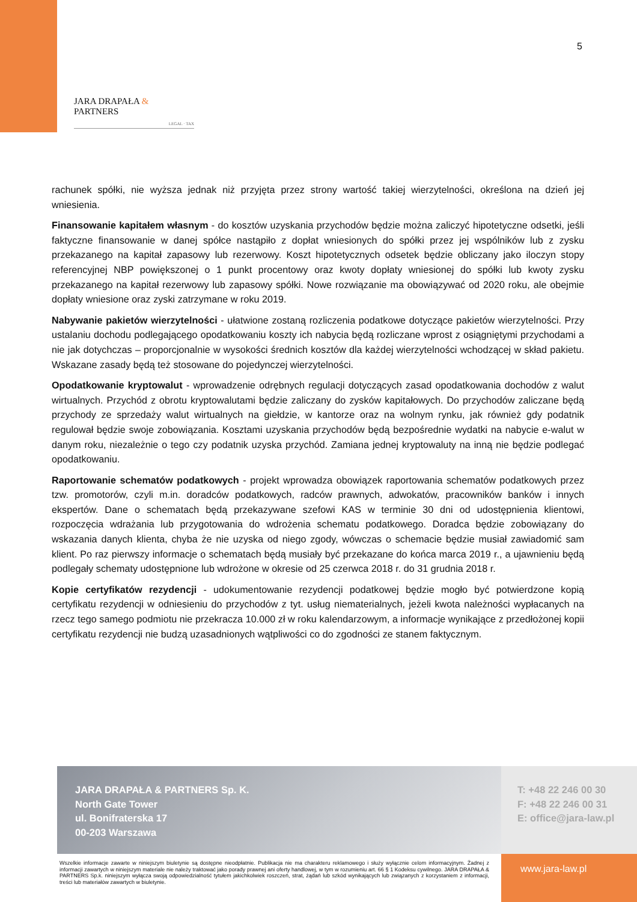5
JARA DRAPAŁA & PARTNERS
LEGAL · TAX
rachunek spółki, nie wyższa jednak niż przyjęta przez strony wartość takiej wierzytelności, określona na dzień jej wniesienia.
Finansowanie kapitałem własnym - do kosztów uzyskania przychodów będzie można zaliczyć hipotetyczne odsetki, jeśli faktyczne finansowanie w danej spółce nastąpiło z dopłat wniesionych do spółki przez jej wspólników lub z zysku przekazanego na kapitał zapasowy lub rezerwowy. Koszt hipotetycznych odsetek będzie obliczany jako iloczyn stopy referencyjnej NBP powiększonej o 1 punkt procentowy oraz kwoty dopłaty wniesionej do spółki lub kwoty zysku przekazanego na kapitał rezerwowy lub zapasowy spółki. Nowe rozwiązanie ma obowiązywać od 2020 roku, ale obejmie dopłaty wniesione oraz zyski zatrzymane w roku 2019.
Nabywanie pakietów wierzytelności - ułatwione zostaną rozliczenia podatkowe dotyczące pakietów wierzytelności. Przy ustalaniu dochodu podlegającego opodatkowaniu koszty ich nabycia będą rozliczane wprost z osiągniętymi przychodami a nie jak dotychczas – proporcjonalnie w wysokości średnich kosztów dla każdej wierzytelności wchodzącej w skład pakietu. Wskazane zasady będą też stosowane do pojedynczej wierzytelności.
Opodatkowanie kryptowalut - wprowadzenie odrębnych regulacji dotyczących zasad opodatkowania dochodów z walut wirtualnych. Przychód z obrotu kryptowalutami będzie zaliczany do zysków kapitałowych. Do przychodów zaliczane będą przychody ze sprzedaży walut wirtualnych na giełdzie, w kantorze oraz na wolnym rynku, jak również gdy podatnik regulował będzie swoje zobowiązania. Kosztami uzyskania przychodów będą bezpośrednie wydatki na nabycie e-walut w danym roku, niezależnie o tego czy podatnik uzyska przychód. Zamiana jednej kryptowaluty na inną nie będzie podlegać opodatkowaniu.
Raportowanie schematów podatkowych - projekt wprowadza obowiązek raportowania schematów podatkowych przez tzw. promotorów, czyli m.in. doradców podatkowych, radców prawnych, adwokatów, pracowników banków i innych ekspertów. Dane o schematach będą przekazywane szefowi KAS w terminie 30 dni od udostępnienia klientowi, rozpoczęcia wdrażania lub przygotowania do wdrożenia schematu podatkowego. Doradca będzie zobowiązany do wskazania danych klienta, chyba że nie uzyska od niego zgody, wówczas o schemacie będzie musiał zawiadomić sam klient. Po raz pierwszy informacje o schematach będą musiały być przekazane do końca marca 2019 r., a ujawnieniu będą podlegały schematy udostępnione lub wdrożone w okresie od 25 czerwca 2018 r. do 31 grudnia 2018 r.
Kopie certyfikatów rezydencji - udokumentowanie rezydencji podatkowej będzie mogło być potwierdzone kopią certyfikatu rezydencji w odniesieniu do przychodów z tyt. usług niematerialnych, jeżeli kwota należności wypłacanych na rzecz tego samego podmiotu nie przekracza 10.000 zł w roku kalendarzowym, a informacje wynikające z przedłożonej kopii certyfikatu rezydencji nie budzą uzasadnionych wątpliwości co do zgodności ze stanem faktycznym.
JARA DRAPAŁA & PARTNERS Sp. K.
North Gate Tower
ul. Bonifraterska 17
00-203 Warszawa
T: +48 22 246 00 30
F: +48 22 246 00 31
E: office@jara-law.pl
Wszelkie informacje zawarte w niniejszym biuletynie są dostępne nieodpłatnie. Publikacja nie ma charakteru reklamowego i służy wyłącznie celom informacyjnym. Żadnej z informacji zawartych w niniejszym materiale nie należy traktować jako porady prawnej ani oferty handlowej, w tym w rozumieniu art. 66 § 1 Kodeksu cywilnego. JARA DRAPAŁA & PARTNERS Sp.k. niniejszym wyłącza swoją odpowiedzialność tytułem jakichkolwiek roszczeń, strat, żądań lub szkód wynikających lub związanych z korzystaniem z informacji, treści lub materiałów zawartych w biuletynie.
www.jara-law.pl